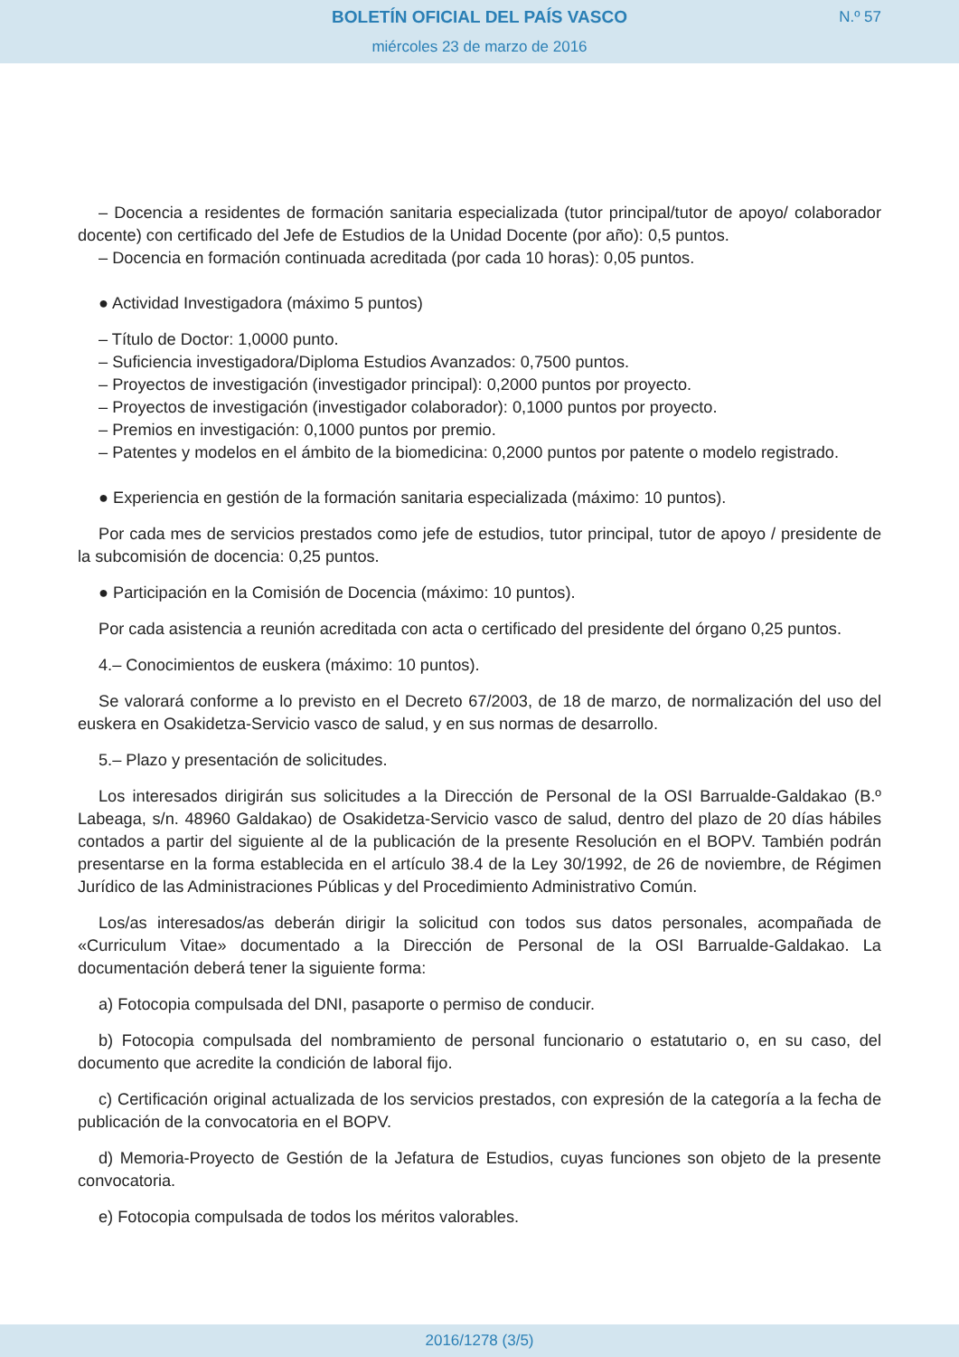BOLETÍN OFICIAL DEL PAÍS VASCO
miércoles 23 de marzo de 2016
N.º 57
– Docencia a residentes de formación sanitaria especializada (tutor principal/tutor de apoyo/ colaborador docente) con certificado del Jefe de Estudios de la Unidad Docente (por año): 0,5 puntos.
– Docencia en formación continuada acreditada (por cada 10 horas): 0,05 puntos.
● Actividad Investigadora (máximo 5 puntos)
– Título de Doctor: 1,0000 punto.
– Suficiencia investigadora/Diploma Estudios Avanzados: 0,7500 puntos.
– Proyectos de investigación (investigador principal): 0,2000 puntos por proyecto.
– Proyectos de investigación (investigador colaborador): 0,1000 puntos por proyecto.
– Premios en investigación: 0,1000 puntos por premio.
– Patentes y modelos en el ámbito de la biomedicina: 0,2000 puntos por patente o modelo registrado.
● Experiencia en gestión de la formación sanitaria especializada (máximo: 10 puntos).
Por cada mes de servicios prestados como jefe de estudios, tutor principal, tutor de apoyo / presidente de la subcomisión de docencia: 0,25 puntos.
● Participación en la Comisión de Docencia (máximo: 10 puntos).
Por cada asistencia a reunión acreditada con acta o certificado del presidente del órgano 0,25 puntos.
4.– Conocimientos de euskera (máximo: 10 puntos).
Se valorará conforme a lo previsto en el Decreto 67/2003, de 18 de marzo, de normalización del uso del euskera en Osakidetza-Servicio vasco de salud, y en sus normas de desarrollo.
5.– Plazo y presentación de solicitudes.
Los interesados dirigirán sus solicitudes a la Dirección de Personal de la OSI Barrualde-Galdakao (B.º Labeaga, s/n. 48960 Galdakao) de Osakidetza-Servicio vasco de salud, dentro del plazo de 20 días hábiles contados a partir del siguiente al de la publicación de la presente Resolución en el BOPV. También podrán presentarse en la forma establecida en el artículo 38.4 de la Ley 30/1992, de 26 de noviembre, de Régimen Jurídico de las Administraciones Públicas y del Procedimiento Administrativo Común.
Los/as interesados/as deberán dirigir la solicitud con todos sus datos personales, acompañada de «Curriculum Vitae» documentado a la Dirección de Personal de la OSI Barrualde-Galdakao. La documentación deberá tener la siguiente forma:
a) Fotocopia compulsada del DNI, pasaporte o permiso de conducir.
b) Fotocopia compulsada del nombramiento de personal funcionario o estatutario o, en su caso, del documento que acredite la condición de laboral fijo.
c) Certificación original actualizada de los servicios prestados, con expresión de la categoría a la fecha de publicación de la convocatoria en el BOPV.
d) Memoria-Proyecto de Gestión de la Jefatura de Estudios, cuyas funciones son objeto de la presente convocatoria.
e) Fotocopia compulsada de todos los méritos valorables.
2016/1278 (3/5)